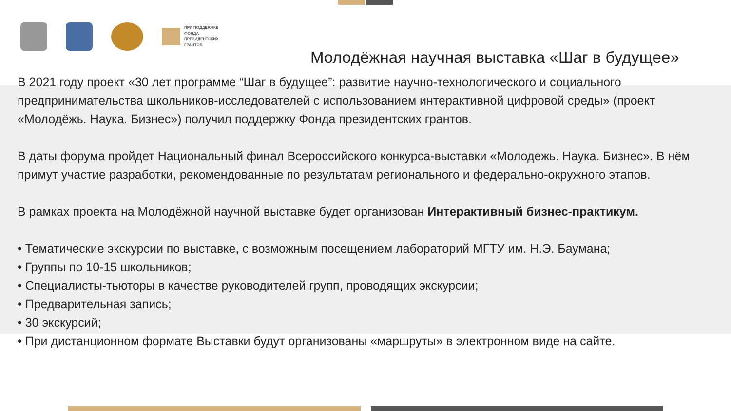ПРИ ПОДДЕРЖКЕ
ФОНДА
ПРЕЗИДЕНТСКИХ
ГРАНТОВ
Молодёжная научная выставка «Шаг в будущее»
В 2021 году проект «30 лет программе “Шаг в будущее”: развитие научно-технологического и социального предпринимательства школьников-исследователей с использованием интерактивной цифровой среды» (проект «Молодёжь. Наука. Бизнес») получил поддержку Фонда президентских грантов.
В даты форума пройдет Национальный финал Всероссийского конкурса-выставки «Молодежь. Наука. Бизнес». В нём примут участие разработки, рекомендованные по результатам регионального и федерально-окружного этапов.
В рамках проекта на Молодёжной научной выставке будет организован Интерактивный бизнес-практикум.
• Тематические экскурсии по выставке, с возможным посещением лабораторий МГТУ им. Н.Э. Баумана;
• Группы по 10-15 школьников;
• Специалисты-тьюторы в качестве руководителей групп, проводящих экскурсии;
• Предварительная запись;
• 30 экскурсий;
• При дистанционном формате Выставки будут организованы «маршруты» в электронном виде на сайте.